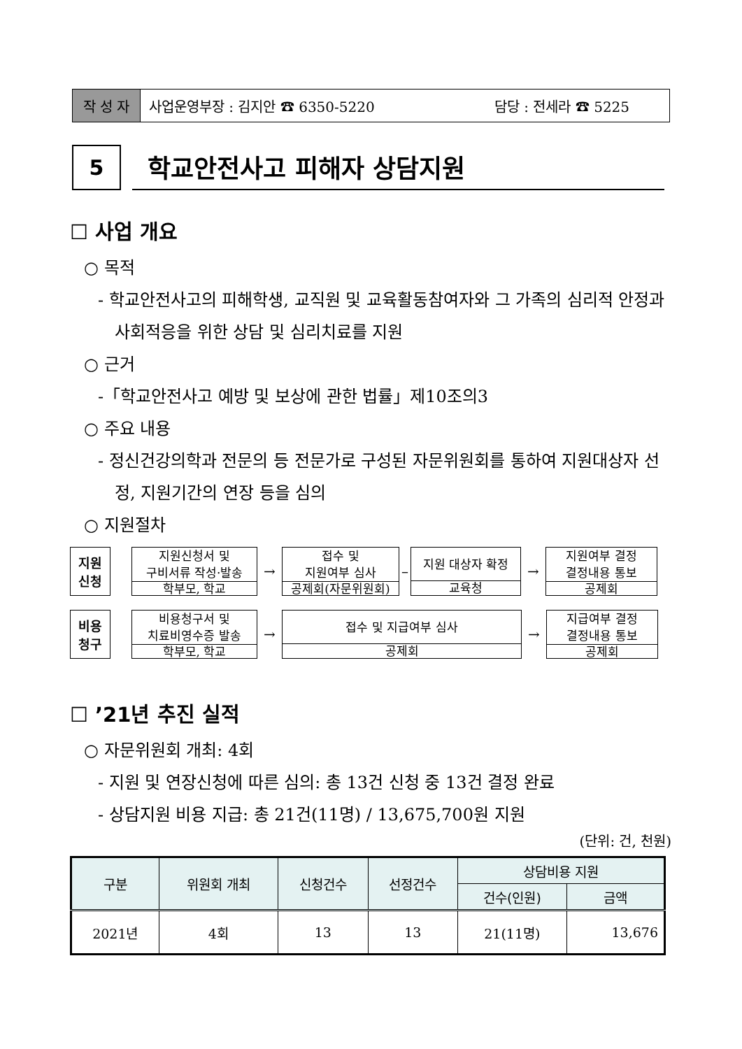작 성 자 사업운영부장 : 김지안 ☎ 6350-5220 담당 : 전세라 ☎ 5225
5
학교안전사고 피해자 상담지원
☐ 사업 개요
○ 목적
- 학교안전사고의 피해학생, 교직원 및 교육활동참여자와 그 가족의 심리적 안정과 사회적응을 위한 상담 및 심리치료를 지원
○ 근거
-「학교안전사고 예방 및 보상에 관한 법률」제10조의3
○ 주요 내용
- 정신건강의학과 전문의 등 전문가로 구성된 자문위원회를 통하여 지원대상자 선정, 지원기간의 연장 등을 심의
○ 지원절차
지원
신청
지원신청서 및
구비서류 작성·발송
학부모, 학교
→
접수 및
지원여부 심사
공제회(자문위원회)
–
지원 대상자 확정
교육청
→
지원여부 결정
결정내용 통보
공제회
비용
청구
비용청구서 및
치료비영수증 발송
학부모, 학교
→
접수 및 지급여부 심사
공제회
→
지급여부 결정
결정내용 통보
공제회
☐ ’21년 추진 실적
○ 자문위원회 개최: 4회
- 지원 및 연장신청에 따른 심의: 총 13건 신청 중 13건 결정 완료
- 상담지원 비용 지급: 총 21건(11명) / 13,675,700원 지원
(단위: 건, 천원)
| 구분 | 위원회 개최 | 신청건수 | 선정건수 | 상담비용 지원 | |
| --- | --- | --- | --- | --- | --- |
| | | | | 건수(인원) | 금액 |
| 2021년 | 4회 | 13 | 13 | 21(11명) | 13,676 |